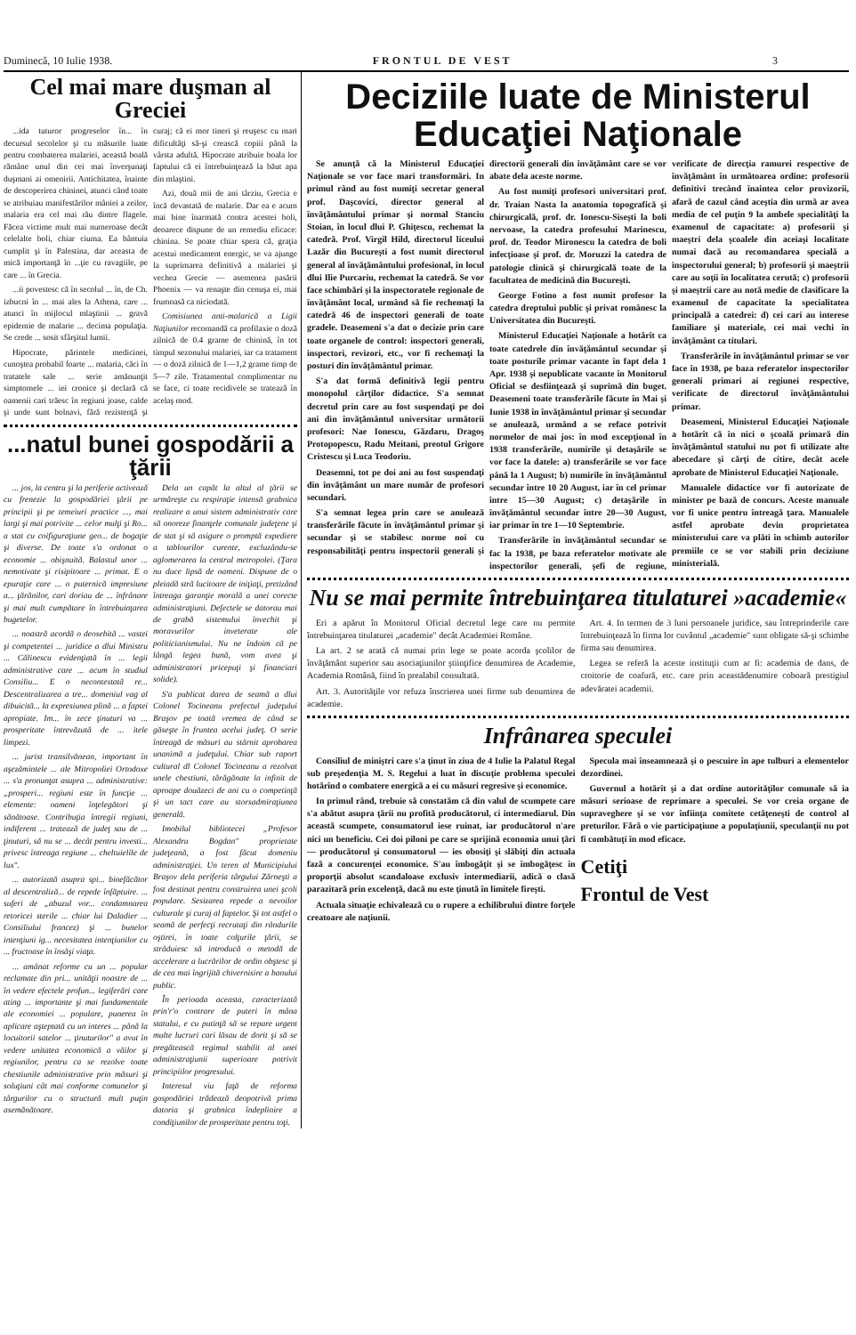Duminecă, 10 Iulie 1938. FRONTUL DE VEST 3
Cel mai mare duşman al Greciei
...ida tuturor progreselor în... în decursul secolelor şi cu măsurile luate pentru combaterea malariei, această boală rămâne unul din cei mai înverşunaţi duşmani ai omenirii. Antichitatea, înainte de descoperirea chininei, atunci când toate se atribuiau manifestărilor mâniei a zeilor, malaria era cel mai rău dintre flagele. Făcea victime mult mai numeroase decât celelalte boli, chiar ciuma. Ea bântuia cumplit şi în Palestina, dar aceasta de mică importanţă în ...ţie cu ravagiile, pe care ... în Grecia.
...ii povestesc că în secolul ... în, de Ch. izbucni în ... mai ales la Athena, care ... atunci în mijlocul mlaştinii ... gravă epidemie de malarie ... decima populaţia. Se crede ... sosit sfârşitul lumii.
Hipocrate, părintele medicinei, cunoştea probabil foarte ... malaria, căci în tratatele sale ... serie amănunţit simptomele ... iei cronice şi declară că oamenii cari trăesc în regiuni joase, calde şi unde sunt bolnavi, fără rezistenţă şi curaj; că ei mor tineri şi reuşesc cu mari dificultăţi să-şi crească copiii până la vârsta adultă. Hipocrate atribuie boala lor faptului că ei întrebuinţează la băut apa din mlaştini.
Azi, două mii de ani târziu, Grecia e încă devastată de malarie. Dar ea e acum mai bine înarmată contra acestei boli, deoarece dispune de un remediu eficace: chinina. Se poate chiar spera că, graţia acestui medicament energic, se va ajunge la suprimarea definitivă a malariei şi vechea Grecie — asemenea pasării Phoenix — va renaşte din cenuşa ei, mai frumoasă ca niciodată.
Comisiunea anti-malarică a Ligii Naţiunilor recomandă ca profilaxie o doză zilnică de 0.4 grame de chinină, în tot timpul sezonului malariei, iar ca tratament — o doză zilnică de 1—1,2 grame timp de 5—7 zile. Tratamentul complimentar nu se face, ci toate recidivele se tratează în acelaş mod.
...natul bunei gospodării a ţării
... jos, la centru şi la periferie activează cu frenezie la gospodăriei ţării pe principii şi pe temeiuri practice ..., mai largi şi mai potrivite ... celor mulţi şi Ro... a stat cu coifiguraţiune geo... de bogaţie şi diverse. De toate s'a ordonat o economie ... obişnuită. Balastul unor ... nemotivate şi risipitoare ... primat. E o epuraţie care ... o puternică impresiune a... ţărănilor, cari doriau de ... înfrânare şi mai mult cumpătare în întrebuinţarea bugetelor.
... noastră acordă o deosebită ... vastei şi competentei ... juridice a dlui Ministru ... Călinescu evidenţiată în ... legii administrative care ... acum în studiul Consiliu... E o necontestată re... Descentralizarea a tre... domeniul vag al dibuicită... la expresiunea plină ... a faptei apropiate. Im... în zece ţinuturi va ... prosperitate întrevăzută de ... itele limpezi.
... jurist transilvănean, important în aşezămintele ... ale Mitropoliei Ortodoxe ... s'a pronunţat asupra ... administrative: „prosperi... regiuni este în funcţie ... elemente: oameni înţelegători şi sănătoase. Contribuţia întregii regiuni, indiferent ... tratează de judeţ sau de ... ţinuturi, să nu se ... decât pentru investi... privesc întreaga regiune ... cheltuielile de lux".
... autorizată asupra spi... binefăcător al descentraliză... de repede înfăptuire. ... suferi de „abuzul vor... condamnarea retoricei sterile ... chiar lui Daladier ... Consiliului francez) şi ... bunelor intenţiuni ig... necesitatea intenţiunilor cu ... fructoase în însăşi viaţa.
... amânat reforme cu un ... popular reclamate din pri... unităţii noastre de ... în vedere efectele profun... legiferări care ating ... importante şi mai fundamentale ale economiei ... populare, punerea în aplicare aşteptată cu un interes ... până la locuitorii satelor ... ţinuturilor" a avut în vedere unitatea economică a văilor şi regiunilor, pentru ca se rezolve toate chestiunile administrative prin măsuri şi soluţiuni cât mai conforme comunelor şi târgurilor cu o structură mult puţin asemănătoare.
Dela un capăt la altul al ţării se urmăreşte cu respiraţie intensă grabnica realizare a unui sistem administrativ care să onoreze finanţele comunale judeţene şi de stat şi să asigure o promptă expediere a tablourilor curente, excluzându-se aglomerarea la centrul metropolei. (Ţara nu duce lipsă de oameni. Dispune de o pleiadă stră lucitoare de iniţiaţi, pretizând întreaga garanţie morală a unei corecte administraţiuni. Defectele se datorau mai de grabă sistemului învechit şi moravurilor inveterate ale politicianismului. Nu ne îndoim că pe lângă legea bună, vom avea şi administratori pricepuţi şi financiari solide).
S'a publicat darea de seamă a dlui Colonel Tocineanu prefectul judeţului Braşov pe toată vremea de când se găseşte în fruntea acelui judeţ. O serie întreagă de măsuri au stârnit aprobarea unanimă a judeţului. Chiar sub raport cultural dl Colonel Tocineanu a rezolvat unele chestiuni, tărăgănate la infinit de aproape douăzeci de ani cu o competinţă şi un tact care au storsadmiraţiunea generală.
Imobilul bibliotecei „Profesor Alexandru Bogdan" proprietate judeţeană, a fost făcut domeniu administraţiei. Un teren al Municipiului Braşov dela periferia târgului Zărneşti a fost destinat pentru construirea unei şcoli populare. Sesizarea repede a nevoilor culturale şi curaj al faptelor. Şi tot astfel o seamă de perfecţi recrutaţi din rândurile oştirei, în toate colţurile ţării, se străduiesc să introducă o metodă de accelerare a lucrărilor de ordin obştesc şi de cea mai îngrijită chivernisire a banului public.
În perioada aceasta, caracterizată prin'r'o contrare de puteri în mâna statului, e cu putinţă să se repare urgent multe lucruri cari lăsau de dorit şi să se pregătească regimul stabilit al unei administraţiunii superioare potrivit principiilor progresului.
Interesul viu faţă de reforma gospodăriei trădează deopotrivă prima datoria şi grabnica îndeplinire a condiţiunilor de prosperitate pentru toţi.
Deciziile luate de Ministerul Educaţiei Naţionale
Se anunţă că la Ministerul Educaţiei Naţionale se vor face mari transformări. In primul rând au fost numiţi secretar general prof. Daşcovici, director general al învăţământului primar şi normal Stanciu Stoian, în locul dlui P. Ghiţescu, rechemat la catedră. Prof. Virgil Hild, directorul liceului Lazăr din Bucureşti a fost numit directorul general al învăţământului profesional, în locul dlui Ilie Purcariu, rechemat la catedră. Se vor face schimbări şi la inspectoratele regionale de învăţământ local, urmând să fie rechemaţi la catedră 46 de inspectori generali de toate gradele. Deasemeni s'a dat o decizie prin care toate organele de control: inspectori generali, inspectori, revizori, etc., vor fi rechemaţi la posturi din învăţământul primar.
S'a dat formă definitivă legii pentru monopolul cărţilor didactice. S'a semnat decretul prin care au fost suspendaţi pe doi ani din învăţământul universitar următorii profesori: Nae Ionescu, Găzdaru, Dragoş Protopopescu, Radu Meitani, preotul Grigore Cristescu şi Luca Teodoriu.
Deasemni, tot pe doi ani au fost suspendaţi din învăţământ un mare număr de profesori secundari.
S'a semnat legea prin care se anulează transferările făcute în învăţământul primar şi secundar şi se stabilesc norme noi cu responsabilităţi pentru inspectorii generali şi directorii generali din învăţământ care se vor abate dela aceste norme.
Au fost numiţi profesori universitari prof. dr. Traian Nasta la anatomia topografică şi chirurgicală, prof. dr. Ionescu-Siseşti la boli nervoase, la catedra profesului Marinescu, prof. dr. Teodor Mironescu la catedra de boli infecţioase şi prof. dr. Moruzzi la catedra de patologie clinică şi chirurgicală toate de la facultatea de medicină din Bucureşti.
George Fotino a fost numit profesor la catedra dreptului public şi privat românesc la Universitatea din Bucureşti.
Ministerul Educaţiei Naţionale a hotărît ca toate catedrele din învăţământul secundar şi toate posturile primar vacante în fapt dela 1 Apr. 1938 şi nepublicate vacante în Monitorul Oficial se desfiinţează şi suprimă din buget. Deasemeni toate transferările făcute în Mai şi Iunie 1938 în învăţământul primar şi secundar se anulează, urmând a se reface potrivit normelor de mai jos: în mod excepţional în 1938 transferările, numirile şi detaşările se vor face la datele: a) transferările se vor face până la 1 August; b) numirile în învăţământul secundar între 10 20 August, iar în cel primar între 15—30 August; c) detaşările în învăţământul secundar între 20—30 August, iar primar în tre 1—10 Septembrie.
Transferările în învăţământul secundar se fac la 1938, pe baza referatelor motivate ale inspectorilor generali, şefi de regiune, verificate de direcţia ramurei respective de învăţământ în următoarea ordine: profesorii definitivi trecând înaintea celor provizorii, afară de cazul când aceştia din urmă ar avea media de cel puţin 9 la ambele specialităţi la examenul de capacitate: a) profesorii şi maeştri dela şcoalele din aceiaşi localitate numai dacă au recomandarea specială a inspectorului general; b) profesorii şi maeştrii care au soţii în localitatea cerută; c) profesorii şi maeştrii care au notă medie de clasificare la examenul de capacitate la specialitatea principală a catedrei: d) cei cari au interese familiare şi materiale, cei mai vechi în învăţământ ca titulari.
Transferările în învăţământul primar se vor face în 1938, pe baza referatelor inspectorilor generali primari ai regiunei respective, verificate de directorul învăţământului primar.
Deasemeni, Ministerul Educaţiei Naţionale a hotărît că în nici o şcoală primară din învăţământul statului nu pot fi utilizate alte abecedare şi cărţi de citire, decât acele aprobate de Ministerul Educaţiei Naţionale.
Manualele didactice vor fi autorizate de minister pe bază de concurs. Aceste manuale vor fi unice pentru întreagă ţara. Manualele astfel aprobate devin proprietatea ministerului care va plăti în schimb autorilor premiile ce se vor stabili prin deciziune ministerială.
Nu se mai permite întrebuinţarea titulaturei »academie«
Eri a apărut în Monitorul Oficial decretul lege care nu permite întrebuinţarea titulaturei „academie" decât Academiei Române.
La art. 2 se arată că numai prin lege se poate acorda şcolilor de învăţământ superior sau asociaţiunilor ştiinţifice denumirea de Academie, Academia Română, fiind în prealabil consultată.
Art. 3. Autorităţile vor refuza înscrierea unei firme sub denumirea de academie.
Art. 4. In termen de 3 luni persoanele juridice, sau întreprinderile care întrebuinţează în firma lor cuvântul „academie" sunt obligate să-şi schimbe firma sau denumirea.
Legea se referă la aceste instituţii cum ar fi: academia de dans, de croitorie de coafură, etc. care prin aceastădenumire coboară prestigiul adevăratei academii.
Infrânarea speculei
Consiliul de miniştri care s'a ţinut în ziua de 4 Iulie la Palatul Regal sub preşedenţia M. S. Regelui a luat în discuţie problema speculei hotărînd o combatere energică a ei cu măsuri regresive şi economice.
In primul rând, trebuie să constatăm că din valul de scumpete care s'a abătut asupra ţării nu profită producătorul, ci intermediarul. Din această scumpete, consumatorul iese ruinat, iar producătorul n'are nici un beneficiu. Cei doi piloni pe care se sprijină economia unui ţări — producătorul şi consumatorul — ies obosiţi şi slăbiţi din actuala fază a concurenţei economice. S'au îmbogăţit şi se îmbogăţesc în proporţii absolut scandaloase exclusiv intermediarii, adică o clasă parazitară prin excelenţă, dacă nu este ţinută în limitele fireşti.
Actuala situaţie echivalează cu o rupere a echilibrului dintre forţele creatoare ale naţiunii.
Specula mai înseamnează şi o pescuire în ape tulburi a elementelor dezordinei.
Guvernul a hotărît şi a dat ordine autorităţilor comunale să ia măsuri serioase de reprimare a speculei. Se vor creia organe de supraveghere şi se vor înfiinţa comitete cetăţeneşti de control al preturilor. Fără o vie participaţiune a populaţiunii, speculanţii nu pot fi combătuţi în mod eficace.
Cetiţi
Frontul de Vest